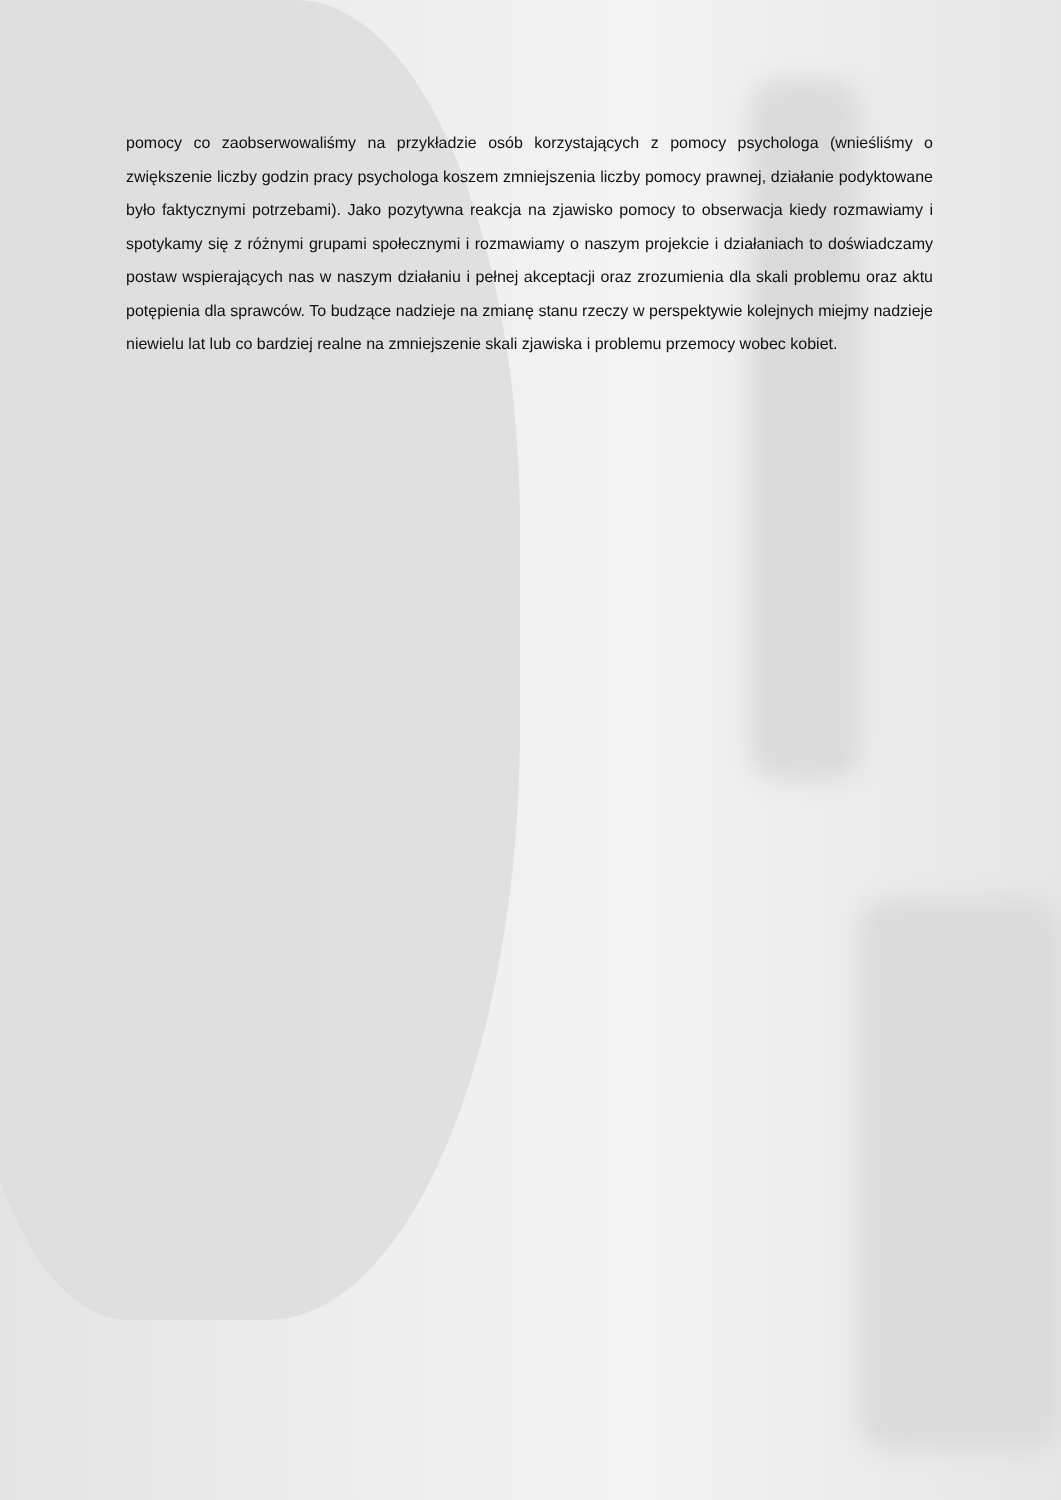pomocy co zaobserwowaliśmy na przykładzie osób korzystających z pomocy psychologa (wnieśliśmy o zwiększenie liczby godzin pracy psychologa koszem zmniejszenia liczby pomocy prawnej, działanie podyktowane było faktycznymi potrzebami). Jako pozytywna reakcja na zjawisko pomocy to obserwacja kiedy rozmawiamy i spotykamy się z różnymi grupami społecznymi i rozmawiamy o naszym projekcie i działaniach to doświadczamy postaw wspierających nas w naszym działaniu i pełnej akceptacji oraz zrozumienia dla skali problemu oraz aktu potępienia dla sprawców. To budzące nadzieje na zmianę stanu rzeczy w perspektywie kolejnych miejmy nadzieje niewielu lat lub co bardziej realne na zmniejszenie skali zjawiska i problemu przemocy wobec kobiet.